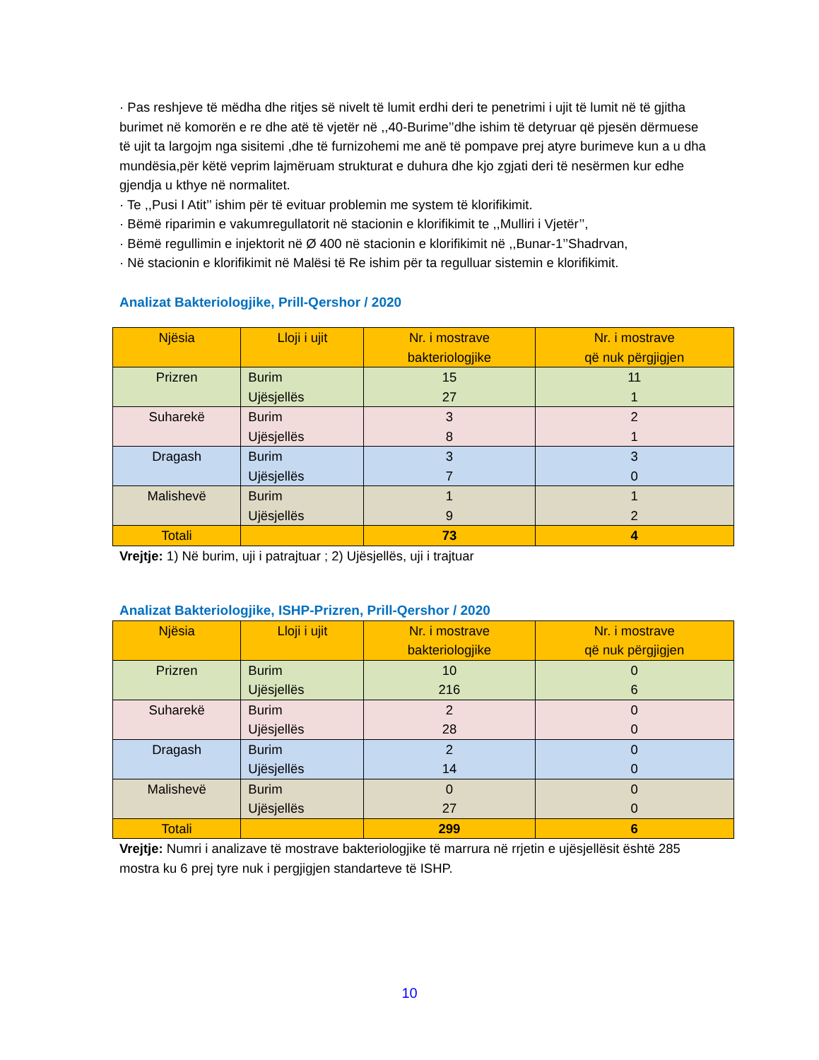· Pas reshjeve të mëdha dhe ritjes së nivelt të lumit erdhi deri te penetrimi i ujit të lumit në të gjitha burimet në komorën e re dhe atë të vjetër në ,,40-Burime’’dhe ishim të detyruar që pjesën dërmuese të ujit ta largojm nga sisitemi ,dhe të furnizohemi me anë të pompave prej atyre burimeve kun a u dha mundësia,për këtë veprim lajmëruam strukturat e duhura dhe kjo zgjati deri të nesërmen kur edhe gjendja u kthye në normalitet.
· Te ,,Pusi I Atit’’ ishim për të evituar problemin me system të klorifikimit.
· Bëmë riparimin e vakumregullatorit në stacionin e klorifikimit te ,,Mulliri i Vjetër’’,
· Bëmë regullimin e injektorit në Ø 400 në stacionin e klorifikimit në ,,Bunar-1’’Shadrvan,
· Në stacionin e klorifikimit në Malësi të Re ishim për ta regulluar sistemin e klorifikimit.
Analizat Bakteriologjike, Prill-Qershor / 2020
| Njësia | Lloji i ujit | Nr. i mostrave bakteriologjike | Nr. i mostrave që nuk përgjigjen |
| --- | --- | --- | --- |
| Prizren | Burim Ujësjellës | 15 27 | 11 1 |
| Suharekë | Burim Ujësjellës | 3 8 | 2 1 |
| Dragash | Burim Ujësjellës | 3 7 | 3 0 |
| Malishevë | Burim Ujësjellës | 1 9 | 1 2 |
| Totali | | 73 | 4 |
Vrejtje: 1) Në burim, uji i patrajtuar ; 2) Ujësjellës, uji i trajtuar
Analizat Bakteriologjike, ISHP-Prizren, Prill-Qershor / 2020
| Njësia | Lloji i ujit | Nr. i mostrave bakteriologjike | Nr. i mostrave që nuk përgjigjen |
| --- | --- | --- | --- |
| Prizren | Burim Ujësjellës | 10 216 | 0 6 |
| Suharekë | Burim Ujësjellës | 2 28 | 0 0 |
| Dragash | Burim Ujësjellës | 2 14 | 0 0 |
| Malishevë | Burim Ujësjellës | 0 27 | 0 0 |
| Totali | | 299 | 6 |
Vrejtje: Numri i analizave të mostrave bakteriologjike të marrura në rrjetin e ujësjellësit është 285 mostra ku 6 prej tyre nuk i pergjigjen standarteve të ISHP.
10